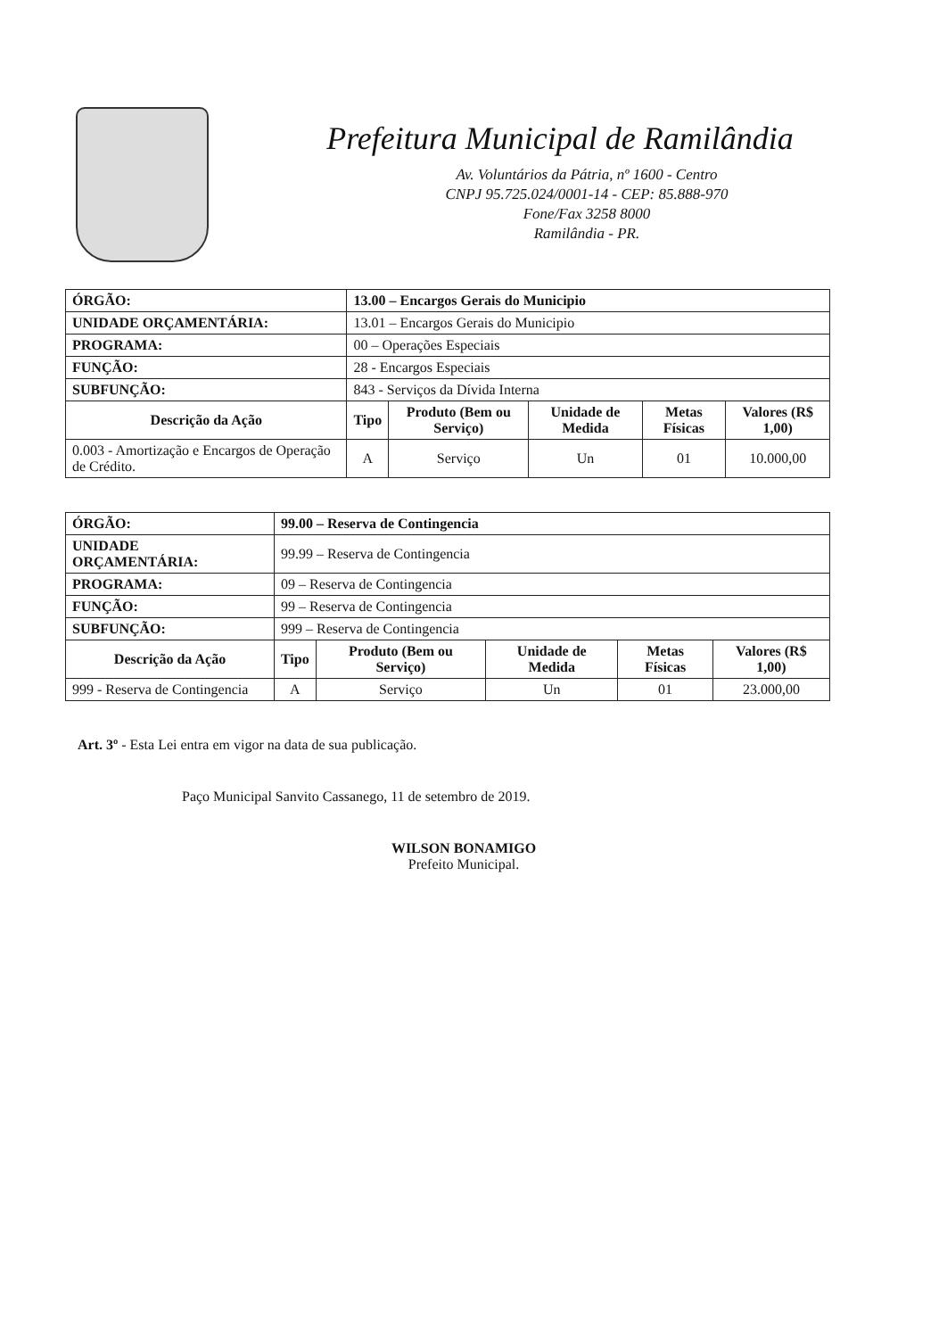Prefeitura Municipal de Ramilândia
Av. Voluntários da Pátria, nº 1600 - Centro
CNPJ 95.725.024/0001-14 - CEP: 85.888-970
Fone/Fax 3258 8000
Ramilândia - PR.
| ÓRGÃO: | 13.00 – Encargos Gerais do Municipio | | | | | |
| UNIDADE ORÇAMENTÁRIA: | | 13.01 – Encargos Gerais do Municipio | | | | |
| PROGRAMA: | 00 – Operações Especiais | | | | | |
| FUNÇÃO: | 28 - Encargos Especiais | | | | | |
| SUBFUNÇÃO: | 843 - Serviços da Dívida Interna | | | | | |
| Descrição da Ação | | Tipo | Produto (Bem ou Serviço) | Unidade de Medida | Metas Físicas | Valores (R$ 1,00) |
| 0.003 - Amortização e Encargos de Operação de Crédito. | | A | Serviço | Un | 01 | 10.000,00 |
| ÓRGÃO: | 99.00 – Reserva de Contingencia | | | | | |
| UNIDADE ORÇAMENTÁRIA: | | 99.99 – Reserva de Contingencia | | | | |
| PROGRAMA: | 09 – Reserva de Contingencia | | | | | |
| FUNÇÃO: | 99 – Reserva de Contingencia | | | | | |
| SUBFUNÇÃO: | 999 – Reserva de Contingencia | | | | | |
| Descrição da Ação | | Tipo | Produto (Bem ou Serviço) | Unidade de Medida | Metas Físicas | Valores (R$ 1,00) |
| 999 - Reserva de Contingencia | | A | Serviço | Un | 01 | 23.000,00 |
Art. 3º - Esta Lei entra em vigor na data de sua publicação.
Paço Municipal Sanvito Cassanego, 11 de setembro de 2019.
WILSON BONAMIGO
Prefeito Municipal.